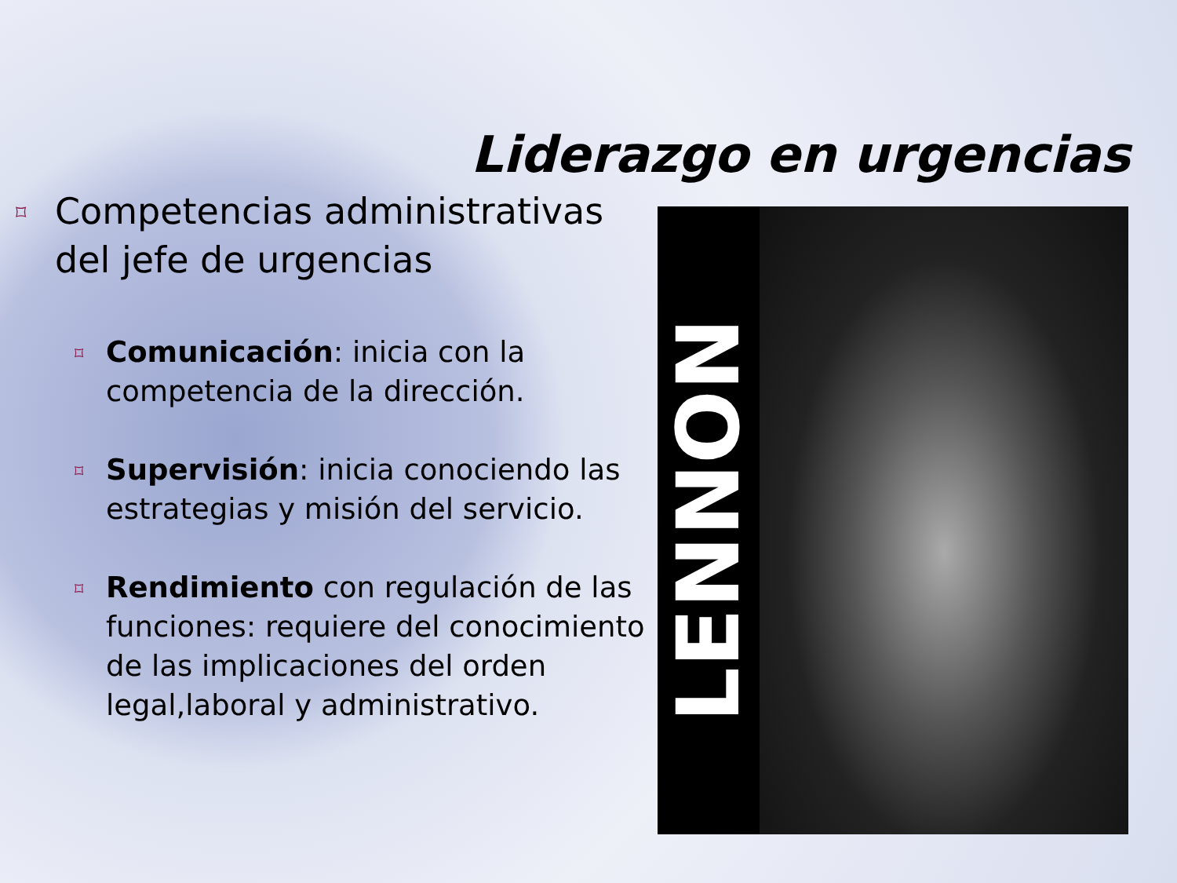Liderazgo en urgencias
⌑ Competencias administrativas del jefe de urgencias
⌑ Comunicación: inicia con la competencia de la dirección.
⌑ Supervisión: inicia conociendo las estrategias y misión del servicio.
⌑ Rendimiento con regulación de las funciones: requiere del conocimiento de las implicaciones del orden legal,laboral y administrativo.
LENNON